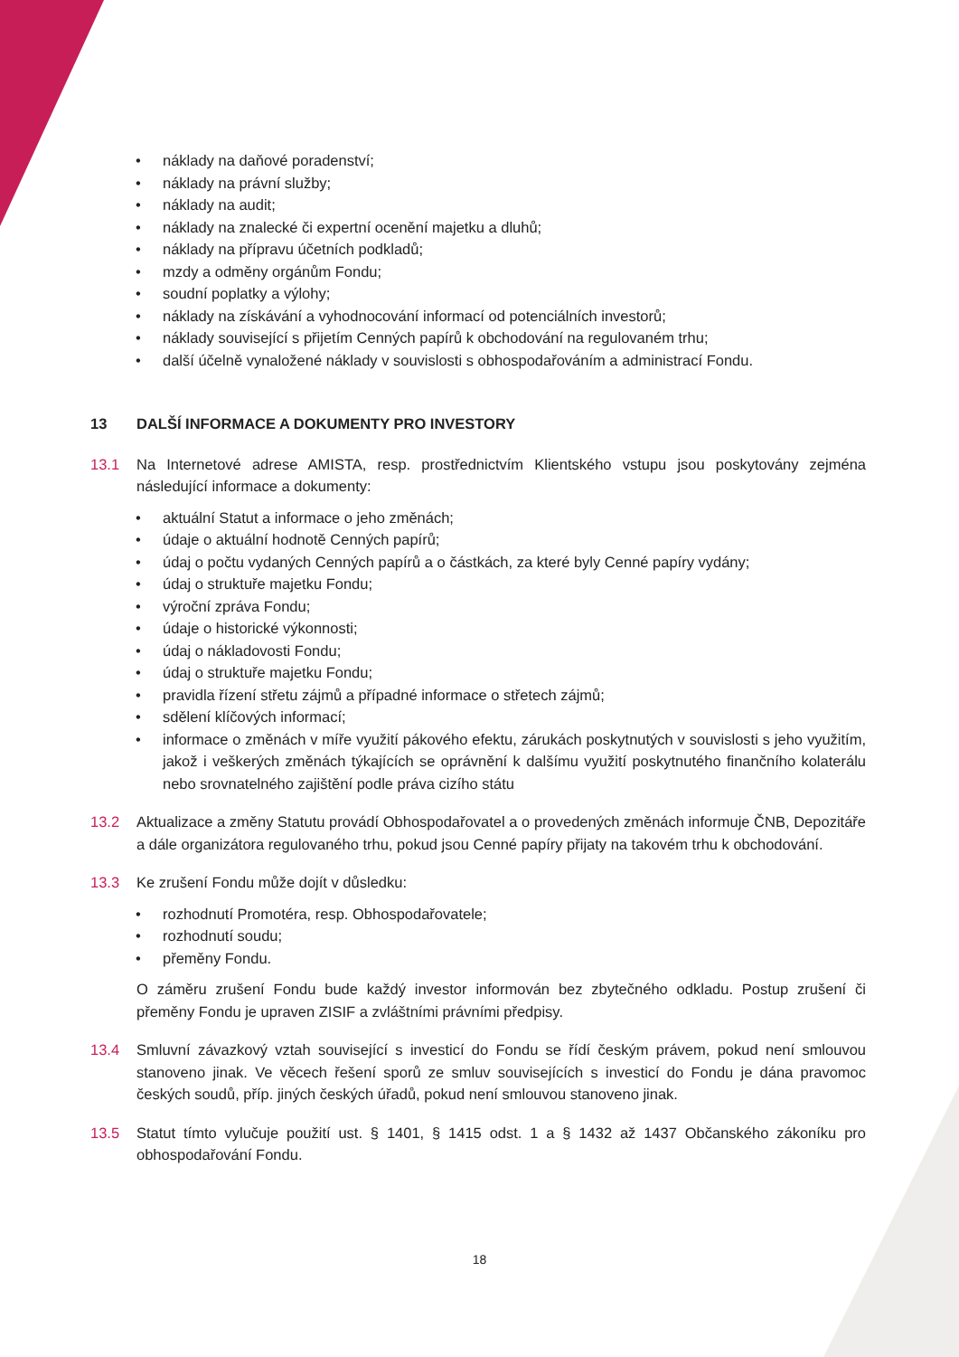• náklady na daňové poradenství;
• náklady na právní služby;
• náklady na audit;
• náklady na znalecké či expertní ocenění majetku a dluhů;
• náklady na přípravu účetních podkladů;
• mzdy a odměny orgánům Fondu;
• soudní poplatky a výlohy;
• náklady na získávání a vyhodnocování informací od potenciálních investorů;
• náklady související s přijetím Cenných papírů k obchodování na regulovaném trhu;
• další účelně vynaložené náklady v souvislosti s obhospodařováním a administrací Fondu.
13 DALŠÍ INFORMACE A DOKUMENTY PRO INVESTORY
13.1 Na Internetové adrese AMISTA, resp. prostřednictvím Klientského vstupu jsou poskytovány zejména následující informace a dokumenty:
• aktuální Statut a informace o jeho změnách;
• údaje o aktuální hodnotě Cenných papírů;
• údaj o počtu vydaných Cenných papírů a o částkách, za které byly Cenné papíry vydány;
• údaj o struktuře majetku Fondu;
• výroční zpráva Fondu;
• údaje o historické výkonnosti;
• údaj o nákladovosti Fondu;
• údaj o struktuře majetku Fondu;
• pravidla řízení střetu zájmů a případné informace o střetech zájmů;
• sdělení klíčových informací;
• informace o změnách v míře využití pákového efektu, zárukách poskytnutých v souvislosti s jeho využitím, jakož i veškerých změnách týkajících se oprávnění k dalšímu využití poskytnutého finančního kolaterálu nebo srovnatelného zajištění podle práva cizího státu
13.2 Aktualizace a změny Statutu provádí Obhospodařovatel a o provedených změnách informuje ČNB, Depozitáře a dále organizátora regulovaného trhu, pokud jsou Cenné papíry přijaty na takovém trhu k obchodování.
13.3 Ke zrušení Fondu může dojít v důsledku:
• rozhodnutí Promotéra, resp. Obhospodařovatele;
• rozhodnutí soudu;
• přeměny Fondu.
O záměru zrušení Fondu bude každý investor informován bez zbytečného odkladu. Postup zrušení či přeměny Fondu je upraven ZISIF a zvláštními právními předpisy.
13.4 Smluvní závazkový vztah související s investicí do Fondu se řídí českým právem, pokud není smlouvou stanoveno jinak. Ve věcech řešení sporů ze smluv souvisejících s investicí do Fondu je dána pravomoc českých soudů, příp. jiných českých úřadů, pokud není smlouvou stanoveno jinak.
13.5 Statut tímto vylučuje použití ust. § 1401, § 1415 odst. 1 a § 1432 až 1437 Občanského zákoníku pro obhospodařování Fondu.
18